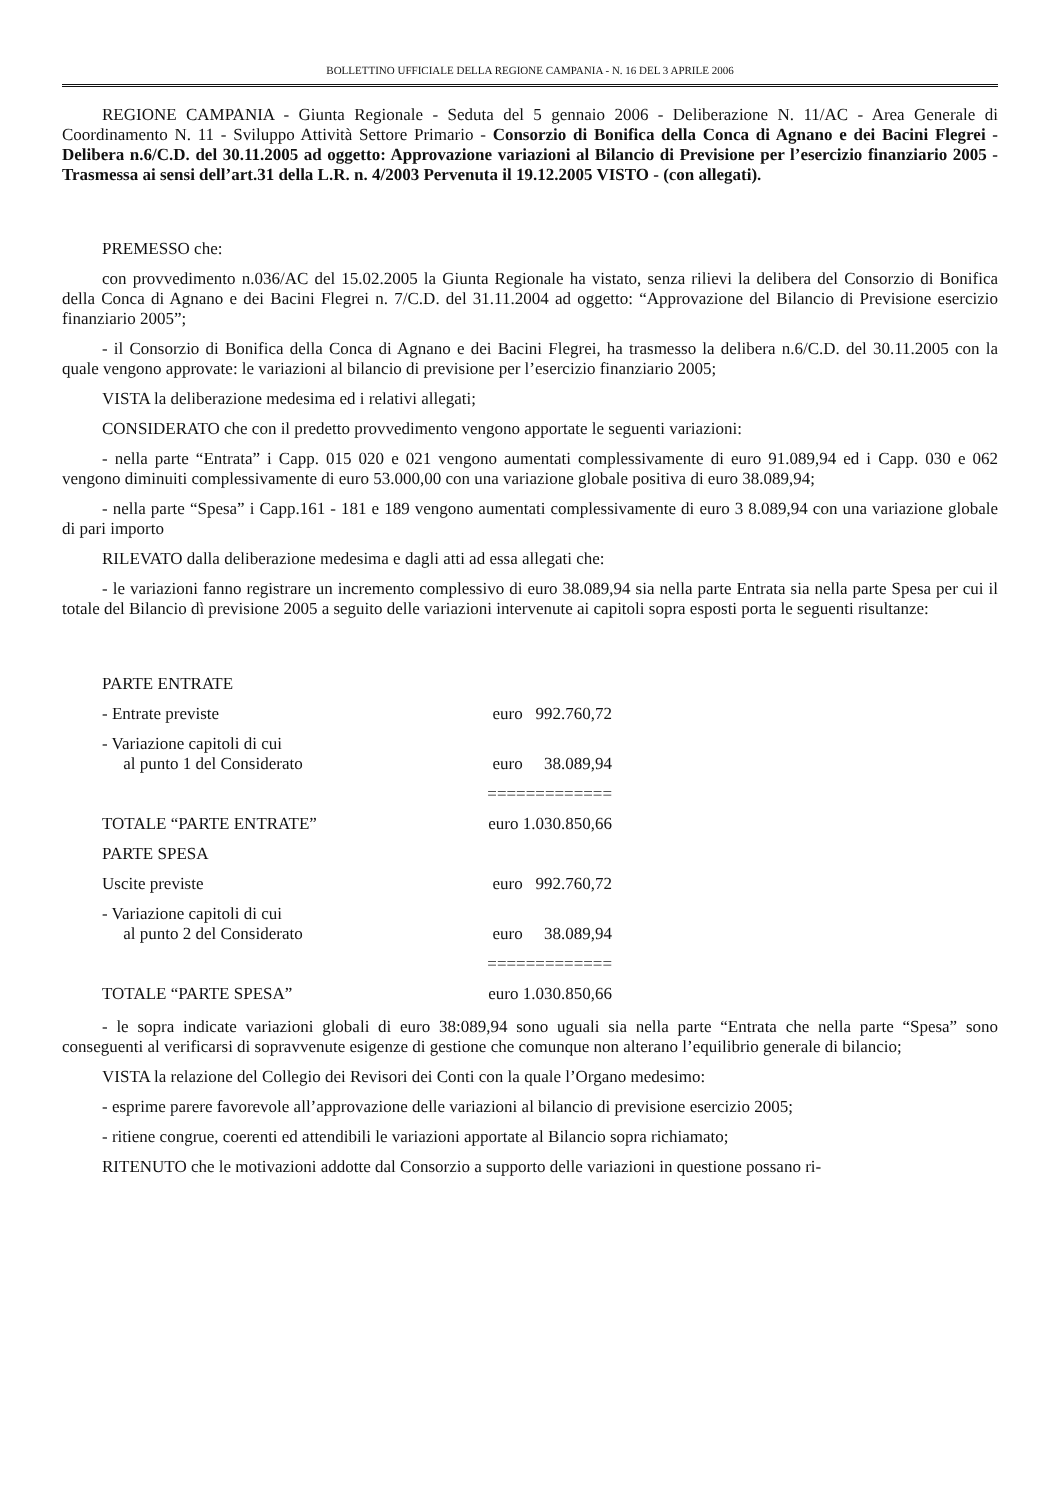BOLLETTINO UFFICIALE DELLA REGIONE CAMPANIA - N. 16 DEL 3 APRILE 2006
REGIONE CAMPANIA - Giunta Regionale - Seduta del 5 gennaio 2006 - Deliberazione N. 11/AC - Area Generale di Coordinamento N. 11 - Sviluppo Attività Settore Primario - Consorzio di Bonifica della Conca di Agnano e dei Bacini Flegrei - Delibera n.6/C.D. del 30.11.2005 ad oggetto: Approvazione variazioni al Bilancio di Previsione per l’esercizio finanziario 2005 - Trasmessa ai sensi dell’art.31 della L.R. n. 4/2003 Pervenuta il 19.12.2005 VISTO - (con allegati).
PREMESSO che:
con provvedimento n.036/AC del 15.02.2005 la Giunta Regionale ha vistato, senza rilievi la delibera del Consorzio di Bonifica della Conca di Agnano e dei Bacini Flegrei n. 7/C.D. del 31.11.2004 ad oggetto: “Approvazione del Bilancio di Previsione esercizio finanziario 2005”;
- il Consorzio di Bonifica della Conca di Agnano e dei Bacini Flegrei, ha trasmesso la delibera n.6/C.D. del 30.11.2005 con la quale vengono approvate: le variazioni al bilancio di previsione per l’esercizio finanziario 2005;
VISTA la deliberazione medesima ed i relativi allegati;
CONSIDERATO che con il predetto provvedimento vengono apportate le seguenti variazioni:
- nella parte “Entrata” i Capp. 015 020 e 021 vengono aumentati complessivamente di euro 91.089,94 ed i Capp. 030 e 062 vengono diminuiti complessivamente di euro 53.000,00 con una variazione globale positiva di euro 38.089,94;
- nella parte “Spesa” i Capp.161 - 181 e 189 vengono aumentati complessivamente di euro 3 8.089,94 con una variazione globale di pari importo
RILEVATO dalla deliberazione medesima e dagli atti ad essa allegati che:
- le variazioni fanno registrare un incremento complessivo di euro 38.089,94 sia nella parte Entrata sia nella parte Spesa per cui il totale del Bilancio dì previsione 2005 a seguito delle variazioni intervenute ai capitoli sopra esposti porta le seguenti risultanze:
| PARTE ENTRATE | |
| - Entrate previste | euro 992.760,72 |
| - Variazione capitoli di cui al punto 1 del Considerato | euro 38.089,94 |
| | ============= |
| TOTALE “PARTE ENTRATE” | euro 1.030.850,66 |
| PARTE SPESA | |
| Uscite previste | euro 992.760,72 |
| - Variazione capitoli di cui al punto 2 del Considerato | euro 38.089,94 |
| | ============= |
| TOTALE “PARTE SPESA” | euro 1.030.850,66 |
- le sopra indicate variazioni globali di euro 38:089,94 sono uguali sia nella parte “Entrata che nella parte “Spesa” sono conseguenti al verificarsi di sopravvenute esigenze di gestione che comunque non alterano l’equilibrio generale di bilancio;
VISTA la relazione del Collegio dei Revisori dei Conti con la quale l’Organo medesimo:
- esprime parere favorevole all’approvazione delle variazioni al bilancio di previsione esercizio 2005;
- ritiene congrue, coerenti ed attendibili le variazioni apportate al Bilancio sopra richiamato;
RITENUTO che le motivazioni addotte dal Consorzio a supporto delle variazioni in questione possano ri-